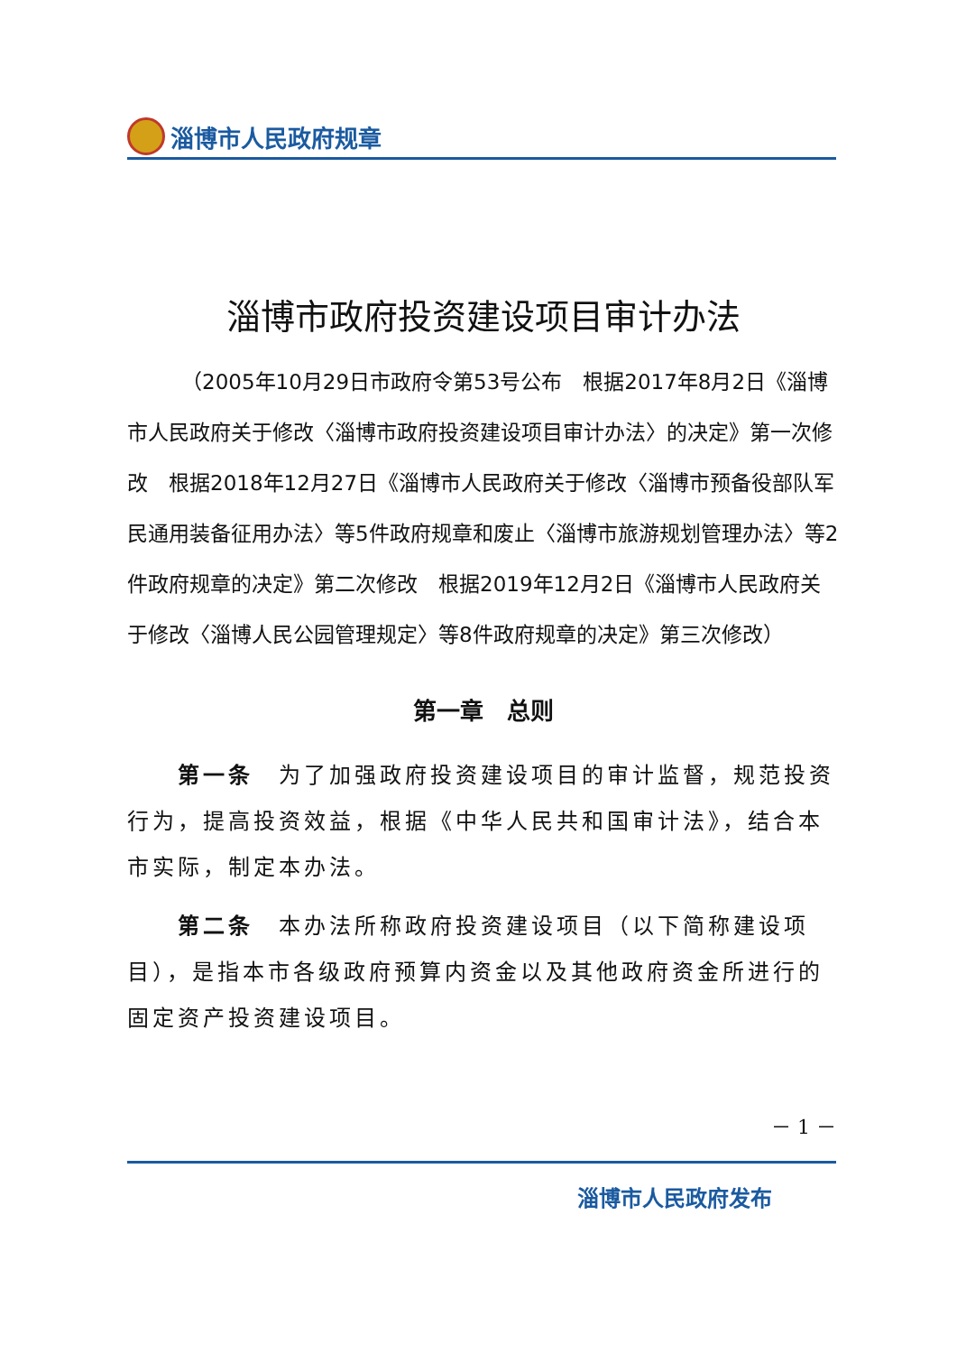淄博市人民政府规章
淄博市政府投资建设项目审计办法
（2005年10月29日市政府令第53号公布　根据2017年8月2日《淄博市人民政府关于修改〈淄博市政府投资建设项目审计办法〉的决定》第一次修改　根据2018年12月27日《淄博市人民政府关于修改〈淄博市预备役部队军民通用装备征用办法〉等5件政府规章和废止〈淄博市旅游规划管理办法〉等2件政府规章的决定》第二次修改　根据2019年12月2日《淄博市人民政府关于修改〈淄博人民公园管理规定〉等8件政府规章的决定》第三次修改）
第一章　总则
第一条　为了加强政府投资建设项目的审计监督，规范投资行为，提高投资效益，根据《中华人民共和国审计法》，结合本市实际，制定本办法。
第二条　本办法所称政府投资建设项目（以下简称建设项目），是指本市各级政府预算内资金以及其他政府资金所进行的固定资产投资建设项目。
－ 1 －
淄博市人民政府发布